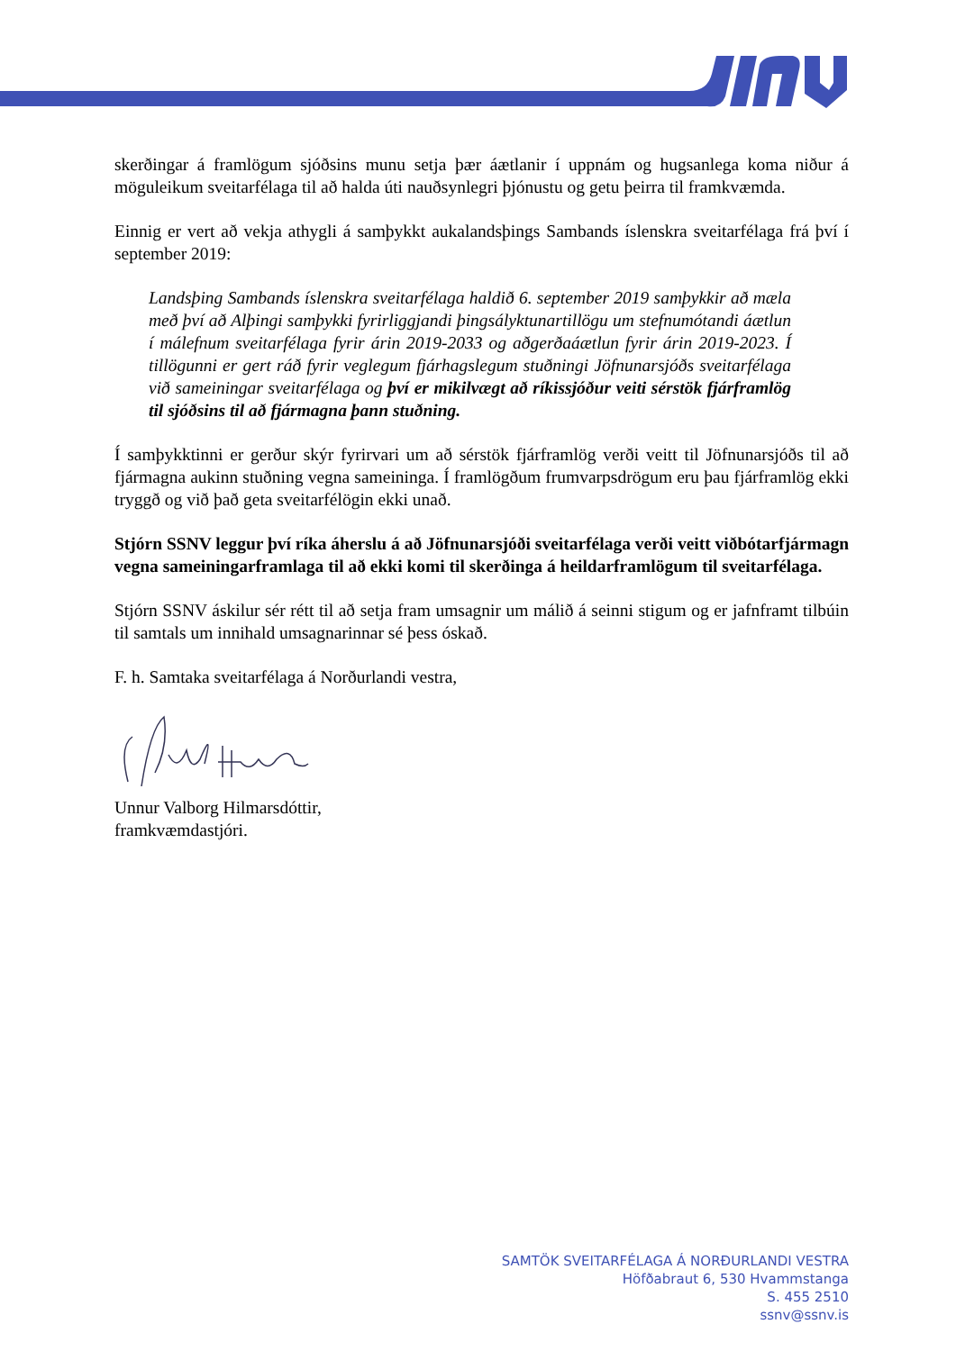skerðingar á framlögum sjóðsins munu setja þær áætlanir í uppnám og hugsanlega koma niður á möguleikum sveitarfélaga til að halda úti nauðsynlegri þjónustu og getu þeirra til framkvæmda.
Einnig er vert að vekja athygli á samþykkt aukalandsþings Sambands íslenskra sveitarfélaga frá því í september 2019:
Landsþing Sambands íslenskra sveitarfélaga haldið 6. september 2019 samþykkir að mæla með því að Alþingi samþykki fyrirliggjandi þingsályktunartillögu um stefnumótandi áætlun í málefnum sveitarfélaga fyrir árin 2019-2033 og aðgerðaáætlun fyrir árin 2019-2023. Í tillögunni er gert ráð fyrir veglegum fjárhagslegum stuðningi Jöfnunarsjóðs sveitarfélaga við sameiningar sveitarfélaga og því er mikilvægt að ríkissjóður veiti sérstök fjárframlög til sjóðsins til að fjármagna þann stuðning.
Í samþykktinni er gerður skýr fyrirvari um að sérstök fjárframlög verði veitt til Jöfnunarsjóðs til að fjármagna aukinn stuðning vegna sameininga. Í framlögðum frumvarpsdrögum eru þau fjárframlög ekki tryggð og við það geta sveitarfélögin ekki unað.
Stjórn SSNV leggur því ríka áherslu á að Jöfnunarsjóði sveitarfélaga verði veitt viðbótarfjármagn vegna sameiningarframlaga til að ekki komi til skerðinga á heildarframlögum til sveitarfélaga.
Stjórn SSNV áskilur sér rétt til að setja fram umsagnir um málið á seinni stigum og er jafnframt tilbúin til samtals um innihald umsagnarinnar sé þess óskað.
F. h. Samtaka sveitarfélaga á Norðurlandi vestra,
Unnur Valborg Hilmarsdóttir,
framkvæmdastjóri.
SAMTÖK SVEITARFÉLAGA Á NORÐURLANDI VESTRA
Höfðabraut 6, 530 Hvammstanga
S. 455 2510
ssnv@ssnv.is